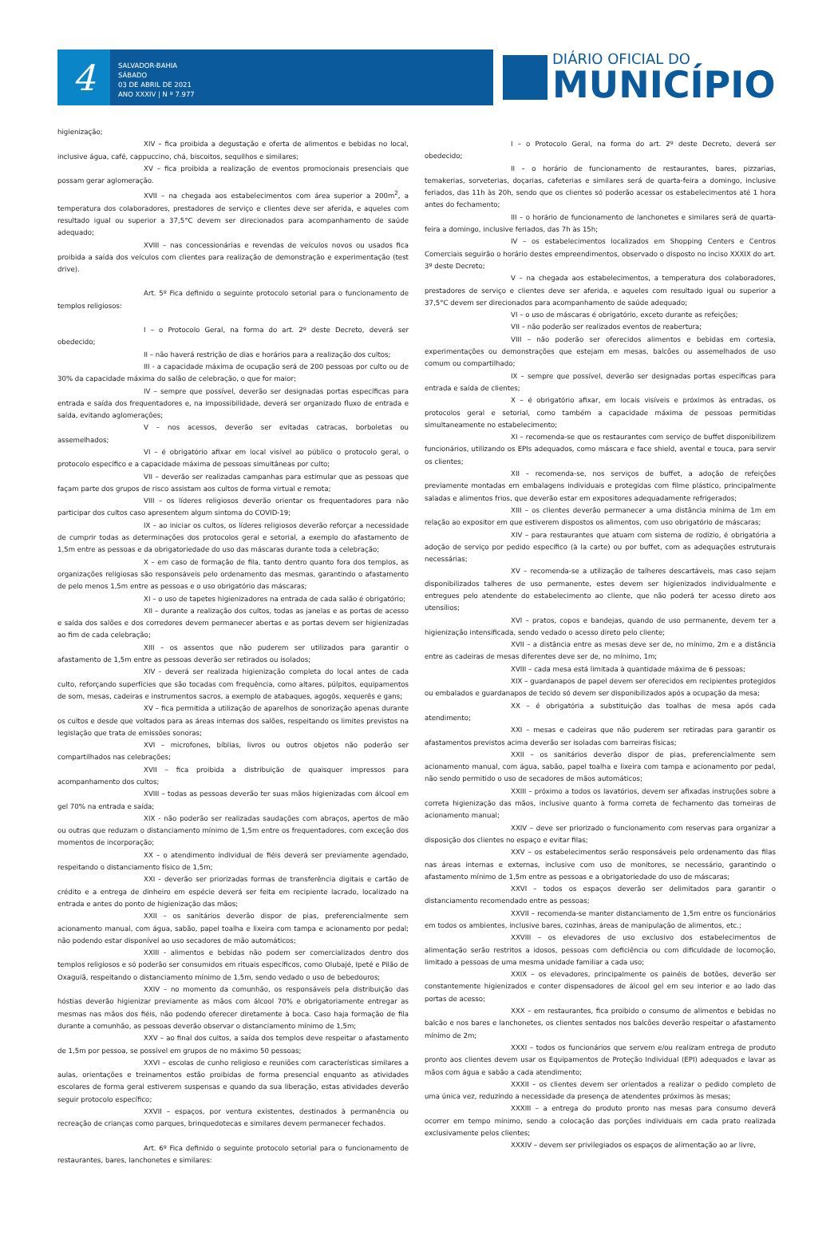4
SALVADOR-BAHIA
SÁBADO
03 DE ABRIL DE 2021
ANO XXXIV | N º 7.977
DIÁRIO OFICIAL DO
MUNICÍPIO
higienização;
XIV – fica proibida a degustação e oferta de alimentos e bebidas no local, inclusive água, café, cappuccino, chá, biscoitos, sequilhos e similares;
XV – fica proibida a realização de eventos promocionais presenciais que possam gerar aglomeração.
XVII – na chegada aos estabelecimentos com área superior a 200m<sup>2</sup>, a temperatura dos colaboradores, prestadores de serviço e clientes deve ser aferida, e aqueles com resultado igual ou superior a 37,5°C devem ser direcionados para acompanhamento de saúde adequado;
XVIII – nas concessionárias e revendas de veículos novos ou usados fica proibida a saída dos veículos com clientes para realização de demonstração e experimentação (test drive).
Art. 5º Fica definido o seguinte protocolo setorial para o funcionamento de templos religiosos:
I – o Protocolo Geral, na forma do art. 2º deste Decreto, deverá ser obedecido;
II – não haverá restrição de dias e horários para a realização dos cultos;
III - a capacidade máxima de ocupação será de 200 pessoas por culto ou de 30% da capacidade máxima do salão de celebração, o que for maior;
IV – sempre que possível, deverão ser designadas portas específicas para entrada e saída dos frequentadores e, na impossibilidade, deverá ser organizado fluxo de entrada e saída, evitando aglomerações;
V – nos acessos, deverão ser evitadas catracas, borboletas ou assemelhados;
VI – é obrigatório afixar em local visível ao público o protocolo geral, o protocolo específico e a capacidade máxima de pessoas simultâneas por culto;
VII – deverão ser realizadas campanhas para estimular que as pessoas que façam parte dos grupos de risco assistam aos cultos de forma virtual e remota;
VIII – os líderes religiosos deverão orientar os frequentadores para não participar dos cultos caso apresentem algum sintoma do COVID-19;
IX – ao iniciar os cultos, os líderes religiosos deverão reforçar a necessidade de cumprir todas as determinações dos protocolos geral e setorial, a exemplo do afastamento de 1,5m entre as pessoas e da obrigatoriedade do uso das máscaras durante toda a celebração;
X – em caso de formação de fila, tanto dentro quanto fora dos templos, as organizações religiosas são responsáveis pelo ordenamento das mesmas, garantindo o afastamento de pelo menos 1,5m entre as pessoas e o uso obrigatório das máscaras;
XI – o uso de tapetes higienizadores na entrada de cada salão é obrigatório;
XII – durante a realização dos cultos, todas as janelas e as portas de acesso e saída dos salões e dos corredores devem permanecer abertas e as portas devem ser higienizadas ao fim de cada celebração;
XIII – os assentos que não puderem ser utilizados para garantir o afastamento de 1,5m entre as pessoas deverão ser retirados ou isolados;
XIV - deverá ser realizada higienização completa do local antes de cada culto, reforçando superfícies que são tocadas com frequência, como altares, púlpitos, equipamentos de som, mesas, cadeiras e instrumentos sacros, a exemplo de atabaques, agogôs, xequerês e gans;
XV – fica permitida a utilização de aparelhos de sonorização apenas durante os cultos e desde que voltados para as áreas internas dos salões, respeitando os limites previstos na legislação que trata de emissões sonoras;
XVI – microfones, bíblias, livros ou outros objetos não poderão ser compartilhados nas celebrações;
XVII – fica proibida a distribuição de quaisquer impressos para acompanhamento dos cultos;
XVIII – todas as pessoas deverão ter suas mãos higienizadas com álcool em gel 70% na entrada e saída;
XIX - não poderão ser realizadas saudações com abraços, apertos de mão ou outras que reduzam o distanciamento mínimo de 1,5m entre os frequentadores, com exceção dos momentos de incorporação;
XX – o atendimento individual de fiéis deverá ser previamente agendado, respeitando o distanciamento físico de 1,5m;
XXI - deverão ser priorizadas formas de transferência digitais e cartão de crédito e a entrega de dinheiro em espécie deverá ser feita em recipiente lacrado, localizado na entrada e antes do ponto de higienização das mãos;
XXII – os sanitários deverão dispor de pias, preferencialmente sem acionamento manual, com água, sabão, papel toalha e lixeira com tampa e acionamento por pedal; não podendo estar disponível ao uso secadores de mão automáticos;
XXIII - alimentos e bebidas não podem ser comercializados dentro dos templos religiosos e só poderão ser consumidos em rituais específicos, como Olubajé, Ipeté e Pilão de Oxaguiã, respeitando o distanciamento mínimo de 1,5m, sendo vedado o uso de bebedouros;
XXIV – no momento da comunhão, os responsáveis pela distribuição das hóstias deverão higienizar previamente as mãos com álcool 70% e obrigatoriamente entregar as mesmas nas mãos dos fiéis, não podendo oferecer diretamente à boca. Caso haja formação de fila durante a comunhão, as pessoas deverão observar o distanciamento mínimo de 1,5m;
XXV – ao final dos cultos, a saída dos templos deve respeitar o afastamento de 1,5m por pessoa, se possível em grupos de no máximo 50 pessoas;
XXVI – escolas de cunho religioso e reuniões com características similares a aulas, orientações e treinamentos estão proibidas de forma presencial enquanto as atividades escolares de forma geral estiverem suspensas e quando da sua liberação, estas atividades deverão seguir protocolo específico;
XXVII – espaços, por ventura existentes, destinados à permanência ou recreação de crianças como parques, brinquedotecas e similares devem permanecer fechados.
Art. 6º Fica definido o seguinte protocolo setorial para o funcionamento de restaurantes, bares, lanchonetes e similares:
I – o Protocolo Geral, na forma do art. 2º deste Decreto, deverá ser obedecido;
II – o horário de funcionamento de restaurantes, bares, pizzarias, temakerias, sorveterias, doçarias, cafeterias e similares será de quarta-feira a domingo, inclusive feriados, das 11h às 20h, sendo que os clientes só poderão acessar os estabelecimentos até 1 hora antes do fechamento;
III – o horário de funcionamento de lanchonetes e similares será de quarta-feira a domingo, inclusive feriados, das 7h às 15h;
IV – os estabelecimentos localizados em Shopping Centers e Centros Comerciais seguirão o horário destes empreendimentos, observado o disposto no inciso XXXIX do art. 3º deste Decreto;
V – na chegada aos estabelecimentos, a temperatura dos colaboradores, prestadores de serviço e clientes deve ser aferida, e aqueles com resultado igual ou superior a 37,5°C devem ser direcionados para acompanhamento de saúde adequado;
VI – o uso de máscaras é obrigatório, exceto durante as refeições;
VII – não poderão ser realizados eventos de reabertura;
VIII – não poderão ser oferecidos alimentos e bebidas em cortesia, experimentações ou demonstrações que estejam em mesas, balcões ou assemelhados de uso comum ou compartilhado;
IX – sempre que possível, deverão ser designadas portas específicas para entrada e saída de clientes;
X – é obrigatório afixar, em locais visíveis e próximos às entradas, os protocolos geral e setorial, como também a capacidade máxima de pessoas permitidas simultaneamente no estabelecimento;
XI – recomenda-se que os restaurantes com serviço de buffet disponibilizem funcionários, utilizando os EPIs adequados, como máscara e face shield, avental e touca, para servir os clientes;
XII – recomenda-se, nos serviços de buffet, a adoção de refeições previamente montadas em embalagens individuais e protegidas com filme plástico, principalmente saladas e alimentos frios, que deverão estar em expositores adequadamente refrigerados;
XIII – os clientes deverão permanecer a uma distância mínima de 1m em relação ao expositor em que estiverem dispostos os alimentos, com uso obrigatório de máscaras;
XIV – para restaurantes que atuam com sistema de rodízio, é obrigatória a adoção de serviço por pedido específico (à la carte) ou por buffet, com as adequações estruturais necessárias;
XV – recomenda-se a utilização de talheres descartáveis, mas caso sejam disponibilizados talheres de uso permanente, estes devem ser higienizados individualmente e entregues pelo atendente do estabelecimento ao cliente, que não poderá ter acesso direto aos utensílios;
XVI – pratos, copos e bandejas, quando de uso permanente, devem ter a higienização intensificada, sendo vedado o acesso direto pelo cliente;
XVII – a distância entre as mesas deve ser de, no mínimo, 2m e a distância entre as cadeiras de mesas diferentes deve ser de, no mínimo, 1m;
XVIII – cada mesa está limitada à quantidade máxima de 6 pessoas;
XIX – guardanapos de papel devem ser oferecidos em recipientes protegidos ou embalados e guardanapos de tecido só devem ser disponibilizados após a ocupação da mesa;
XX – é obrigatória a substituição das toalhas de mesa após cada atendimento;
XXI – mesas e cadeiras que não puderem ser retiradas para garantir os afastamentos previstos acima deverão ser isoladas com barreiras físicas;
XXII – os sanitários deverão dispor de pias, preferencialmente sem acionamento manual, com água, sabão, papel toalha e lixeira com tampa e acionamento por pedal, não sendo permitido o uso de secadores de mãos automáticos;
XXIII – próximo a todos os lavatórios, devem ser afixadas instruções sobre a correta higienização das mãos, inclusive quanto à forma correta de fechamento das torneiras de acionamento manual;
XXIV – deve ser priorizado o funcionamento com reservas para organizar a disposição dos clientes no espaço e evitar filas;
XXV – os estabelecimentos serão responsáveis pelo ordenamento das filas nas áreas internas e externas, inclusive com uso de monitores, se necessário, garantindo o afastamento mínimo de 1,5m entre as pessoas e a obrigatoriedade do uso de máscaras;
XXVI – todos os espaços deverão ser delimitados para garantir o distanciamento recomendado entre as pessoas;
XXVII – recomenda-se manter distanciamento de 1,5m entre os funcionários em todos os ambientes, inclusive bares, cozinhas, áreas de manipulação de alimentos, etc.;
XXVIII – os elevadores de uso exclusivo dos estabelecimentos de alimentação serão restritos a idosos, pessoas com deficiência ou com dificuldade de locomoção, limitado a pessoas de uma mesma unidade familiar a cada uso;
XXIX – os elevadores, principalmente os painéis de botões, deverão ser constantemente higienizados e conter dispensadores de álcool gel em seu interior e ao lado das portas de acesso;
XXX – em restaurantes, fica proibido o consumo de alimentos e bebidas no balcão e nos bares e lanchonetes, os clientes sentados nos balcões deverão respeitar o afastamento mínimo de 2m;
XXXI – todos os funcionários que servem e/ou realizam entrega de produto pronto aos clientes devem usar os Equipamentos de Proteção Individual (EPI) adequados e lavar as mãos com água e sabão a cada atendimento;
XXXII – os clientes devem ser orientados a realizar o pedido completo de uma única vez, reduzindo a necessidade da presença de atendentes próximos às mesas;
XXXIII – a entrega do produto pronto nas mesas para consumo deverá ocorrer em tempo mínimo, sendo a colocação das porções individuais em cada prato realizada exclusivamente pelos clientes;
XXXIV – devem ser privilegiados os espaços de alimentação ao ar livre,